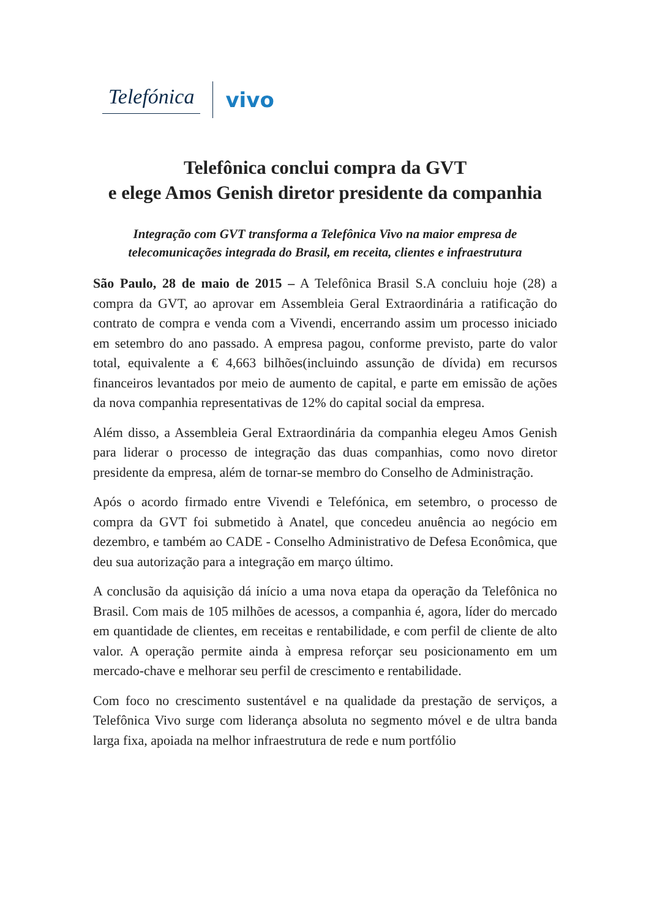Telefónica vivo
Telefônica conclui compra da GVT
e elege Amos Genish diretor presidente da companhia
Integração com GVT transforma a Telefônica Vivo na maior empresa de telecomunicações integrada do Brasil, em receita, clientes e infraestrutura
São Paulo, 28 de maio de 2015 – A Telefônica Brasil S.A concluiu hoje (28) a compra da GVT, ao aprovar em Assembleia Geral Extraordinária a ratificação do contrato de compra e venda com a Vivendi, encerrando assim um processo iniciado em setembro do ano passado. A empresa pagou, conforme previsto, parte do valor total, equivalente a € 4,663 bilhões(incluindo assunção de dívida) em recursos financeiros levantados por meio de aumento de capital, e parte em emissão de ações da nova companhia representativas de 12% do capital social da empresa.
Além disso, a Assembleia Geral Extraordinária da companhia elegeu Amos Genish para liderar o processo de integração das duas companhias, como novo diretor presidente da empresa, além de tornar-se membro do Conselho de Administração.
Após o acordo firmado entre Vivendi e Telefónica, em setembro, o processo de compra da GVT foi submetido à Anatel, que concedeu anuência ao negócio em dezembro, e também ao CADE - Conselho Administrativo de Defesa Econômica, que deu sua autorização para a integração em março último.
A conclusão da aquisição dá início a uma nova etapa da operação da Telefônica no Brasil. Com mais de 105 milhões de acessos, a companhia é, agora, líder do mercado em quantidade de clientes, em receitas e rentabilidade, e com perfil de cliente de alto valor. A operação permite ainda à empresa reforçar seu posicionamento em um mercado-chave e melhorar seu perfil de crescimento e rentabilidade.
Com foco no crescimento sustentável e na qualidade da prestação de serviços, a Telefônica Vivo surge com liderança absoluta no segmento móvel e de ultra banda larga fixa, apoiada na melhor infraestrutura de rede e num portfólio